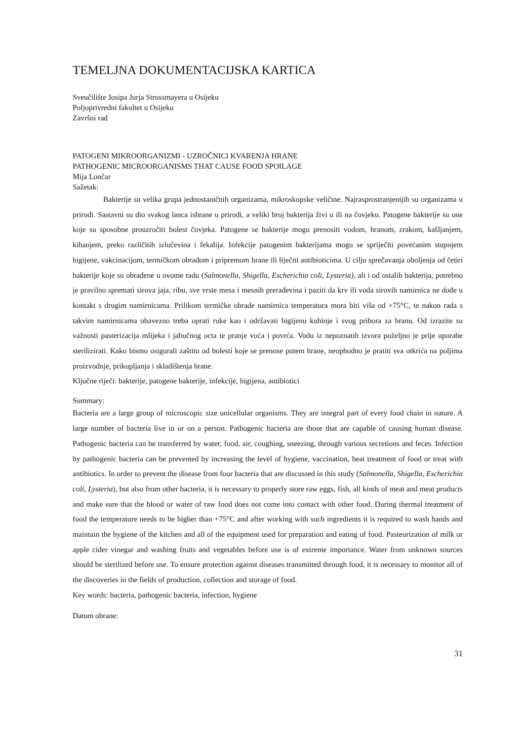TEMELJNA DOKUMENTACIJSKA KARTICA
Sveučilište Josipa Jurja Strossmayera u Osijeku
Poljoprivredni fakultet u Osijeku
Završni rad
PATOGENI MIKROORGANIZMI - UZROČNICI KVARENJA HRANE
PATHOGENIC MICROORGANISMS THAT CAUSE FOOD SPOILAGE
Mija Lončar
Sažetak:
Bakterije su velika grupa jednostaničnih organizama, mikroskopske veličine. Najrasprostranjenijih su organizama u prirodi. Sastavni su dio svakog lanca ishrane u prirodi, a veliki broj bakterija živi u ili na čovjeku. Patogene bakterije su one koje su sposobne prouzročiti bolest čovjeka. Patogene se bakterije mogu prenositi vodom, hranom, zrakom, kašljanjem, kihanjem, preko različitih izlučevina i fekalija. Infekcije patogenim bakterijama mogu se spriječiti povećanim stupnjem higijene, vakcinacijom, termičkom obradom i pripremom hrane ili liječiti antibioticima. U cilju sprečavanja oboljenja od četiri bakterije koje su obrađene u ovome radu (Salmonella, Shigella, Escherichia coli, Lysteria), ali i od ostalih bakterija, potrebno je pravilno spremati sirova jaja, ribu, sve vrste mesa i mesnih prerađevina i paziti da krv ili voda sirovih namirnica ne dođe u kontakt s drugim namirnicama. Prilikom termičke obrade namirnica temperatura mora biti viša od +75°C, te nakon rada s takvim namirnicama obavezno treba oprati ruke kao i održavati higijenu kuhinje i svog pribora za hranu. Od izrazite su važnosti pasterizacija mlijeka i jabučnog octa te pranje voća i povrća. Vodu iz nepoznatih izvora poželjno je prije uporabe sterilizirati. Kako bismo osigurali zaštitu od bolesti koje se prenose putem hrane, neophodno je pratiti sva otkrića na poljima proizvodnje, prikupljanja i skladištenja hrane.
Ključne riječi: bakterije, patogene bakterije, infekcije, higijena, antibiotici
Summary:
Bacteria are a large group of microscopic size unicellular organisms. They are integral part of every food chain in nature. A large number of bacteria live in or on a person. Pathogenic bacteria are those that are capable of causing human disease. Pathogenic bacteria can be transferred by water, food, air, coughing, sneezing, through various secretions and feces. Infection by pathogenic bacteria can be prevented by increasing the level of hygiene, vaccination, heat treatment of food or treat with antibiotics. In order to prevent the disease from four bacteria that are discussed in this study (Salmonella, Shigella, Escherichia coli, Lysteria), but also from other bacteria, it is necessary to properly store raw eggs, fish, all kinds of meat and meat products and make sure that the blood or water of raw food does not come into contact with other food. During thermal treatment of food the temperature needs to be higher than +75°C and after working with such ingredients it is required to wash hands and maintain the hygiene of the kitchen and all of the equipment used for preparation and eating of food. Pasteurization of milk or apple cider vinegar and washing fruits and vegetables before use is of extreme importance. Water from unknown sources should be sterilized before use. To ensure protection against diseases transmitted through food, it is necessary to monitor all of the discoveries in the fields of production, collection and storage of food.
Key words: bacteria, pathogenic bacteria, infection, hygiene
Datum obrane:
31